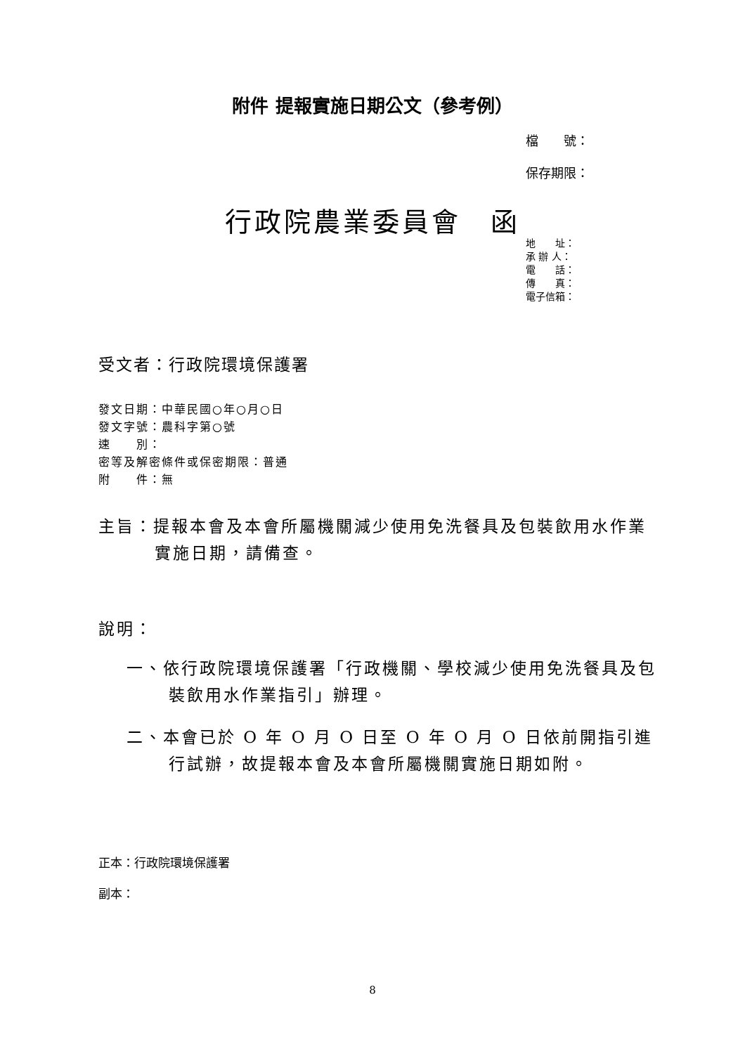附件 提報實施日期公文（參考例）
檔　　號：
保存期限：
行政院農業委員會　函
地　　址：
承 辦 人：
電　　話：
傳　　真：
電子信箱：
受文者：行政院環境保護署
發文日期：中華民國○年○月○日
發文字號：農科字第○號
速　　別：
密等及解密條件或保密期限：普通
附　　件：無
主旨：提報本會及本會所屬機關減少使用免洗餐具及包裝飲用水作業實施日期，請備查。
說明：
一、依行政院環境保護署「行政機關、學校減少使用免洗餐具及包裝飲用水作業指引」辦理。
二、本會已於 O 年 O 月 O 日至 O 年 O 月 O 日依前開指引進行試辦，故提報本會及本會所屬機關實施日期如附。
正本：行政院環境保護署
副本：
8